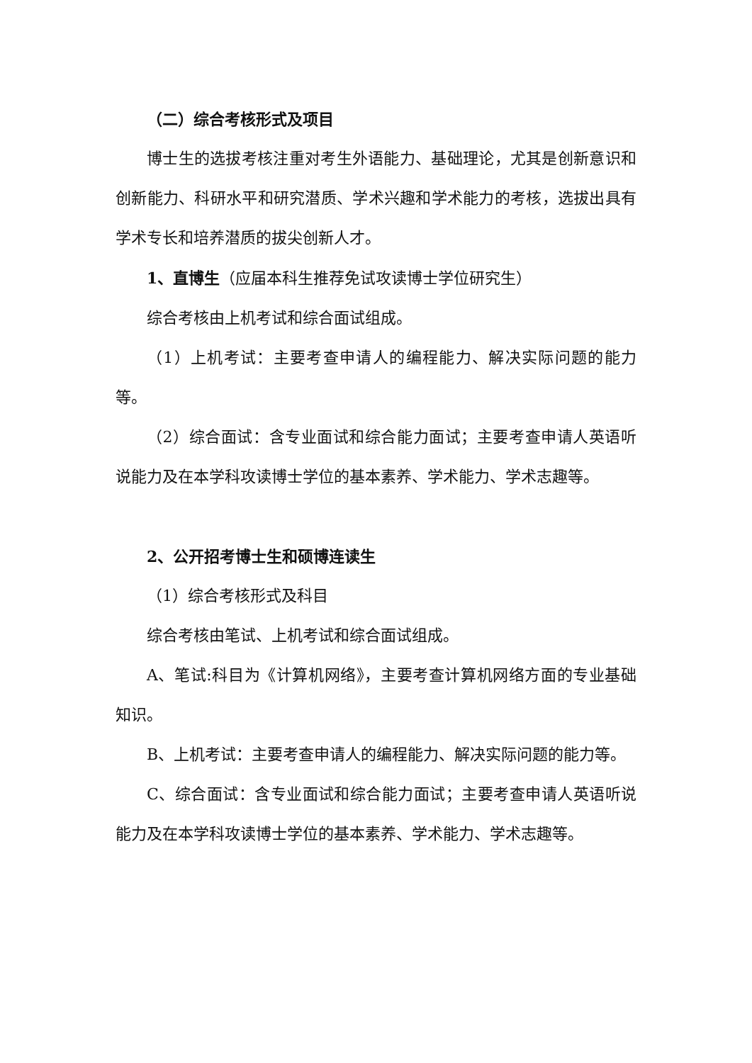（二）综合考核形式及项目
博士生的选拔考核注重对考生外语能力、基础理论，尤其是创新意识和创新能力、科研水平和研究潜质、学术兴趣和学术能力的考核，选拔出具有学术专长和培养潜质的拔尖创新人才。
1、直博生（应届本科生推荐免试攻读博士学位研究生）
综合考核由上机考试和综合面试组成。
（1）上机考试：主要考查申请人的编程能力、解决实际问题的能力等。
（2）综合面试：含专业面试和综合能力面试；主要考查申请人英语听说能力及在本学科攻读博士学位的基本素养、学术能力、学术志趣等。
2、公开招考博士生和硕博连读生
（1）综合考核形式及科目
综合考核由笔试、上机考试和综合面试组成。
A、笔试:科目为《计算机网络》，主要考查计算机网络方面的专业基础知识。
B、上机考试：主要考查申请人的编程能力、解决实际问题的能力等。
C、综合面试：含专业面试和综合能力面试；主要考查申请人英语听说能力及在本学科攻读博士学位的基本素养、学术能力、学术志趣等。